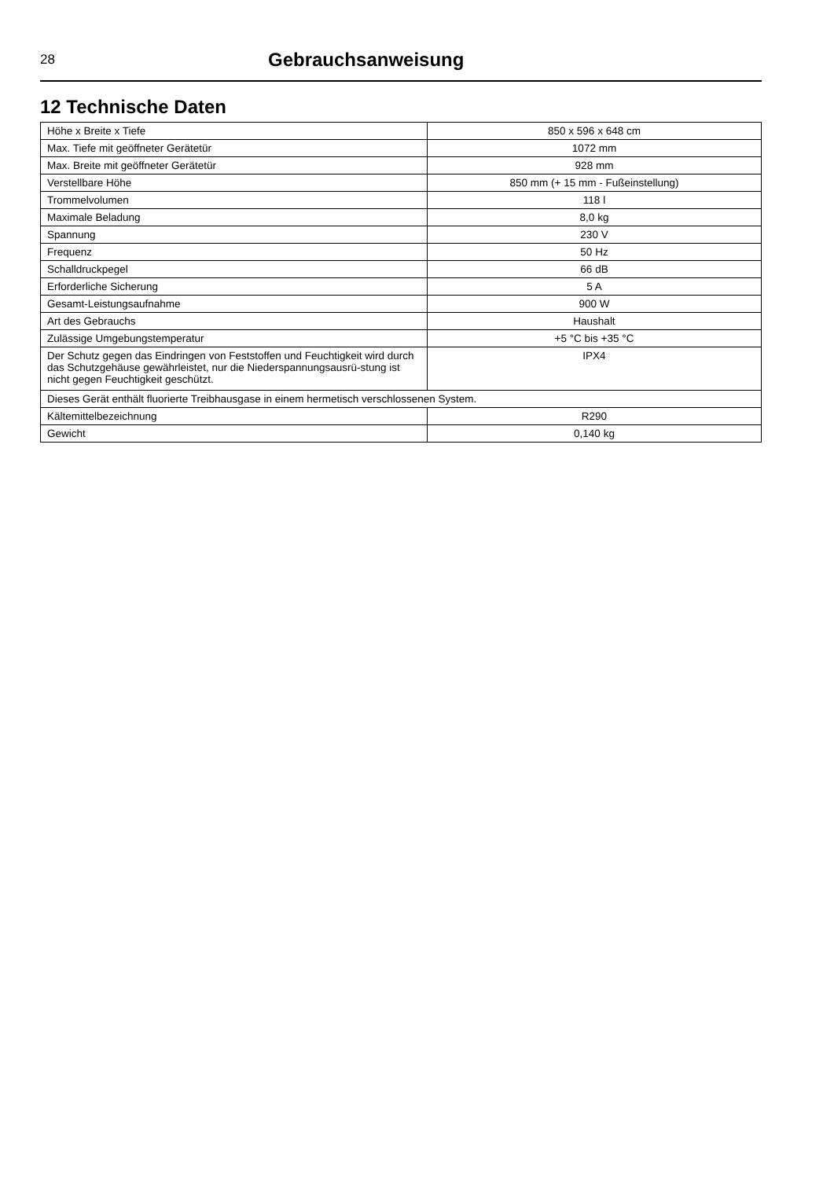28
Gebrauchsanweisung
12 Technische Daten
| Höhe x Breite x Tiefe | 850 x 596 x 648 cm |
| Max. Tiefe mit geöffneter Gerätetür | 1072 mm |
| Max. Breite mit geöffneter Gerätetür | 928 mm |
| Verstellbare Höhe | 850 mm (+ 15 mm - Fußeinstellung) |
| Trommelvolumen | 118 l |
| Maximale Beladung | 8,0 kg |
| Spannung | 230 V |
| Frequenz | 50 Hz |
| Schalldruckpegel | 66 dB |
| Erforderliche Sicherung | 5 A |
| Gesamt-Leistungsaufnahme | 900 W |
| Art des Gebrauchs | Haushalt |
| Zulässige Umgebungstemperatur | +5 °C bis +35 °C |
| Der Schutz gegen das Eindringen von Feststoffen und Feuchtigkeit wird durch das Schutzgehäuse gewährleistet, nur die Niederspannungsausrü-stung ist nicht gegen Feuchtigkeit geschützt. | IPX4 |
| Dieses Gerät enthält fluorierte Treibhausgase in einem hermetisch verschlossenen System. | |
| Kältemittelbezeichnung | R290 |
| Gewicht | 0,140 kg |